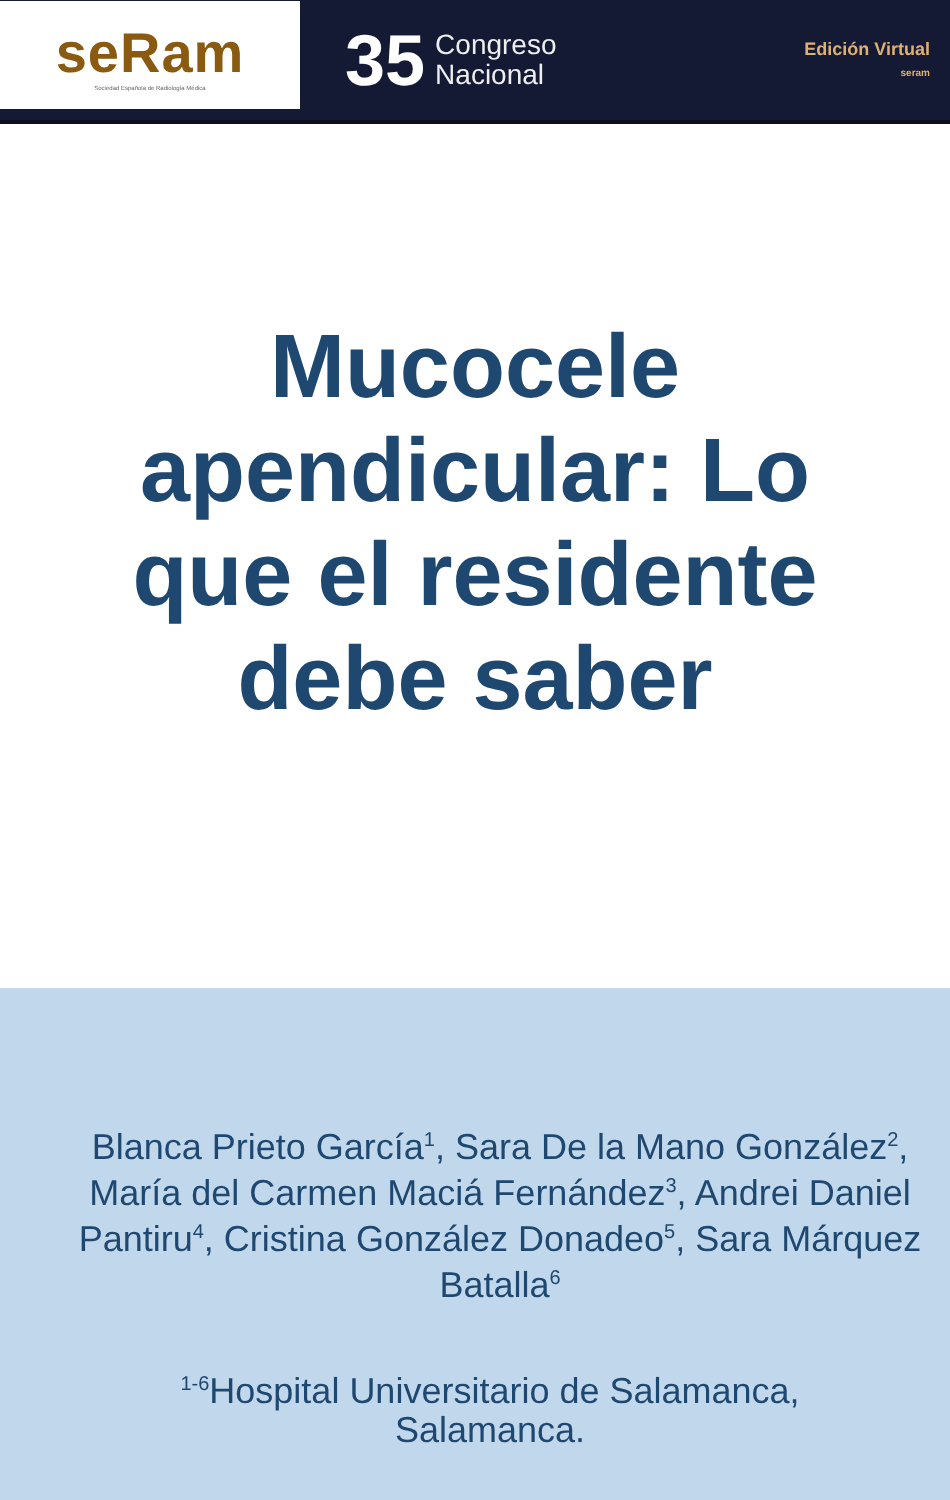seRam
Sociedad Española de Radiología Médica
35
Congreso
Nacional
Edición Virtual
seram
Mucocele apendicular: Lo que el residente debe saber
Blanca Prieto García<sup>1</sup>, Sara De la Mano González<sup>2</sup>, María del Carmen Maciá Fernández<sup>3</sup>, Andrei Daniel Pantiru<sup>4</sup>, Cristina González Donadeo<sup>5</sup>, Sara Márquez Batalla<sup>6</sup>
<sup>1-6</sup>Hospital Universitario de Salamanca, Salamanca.